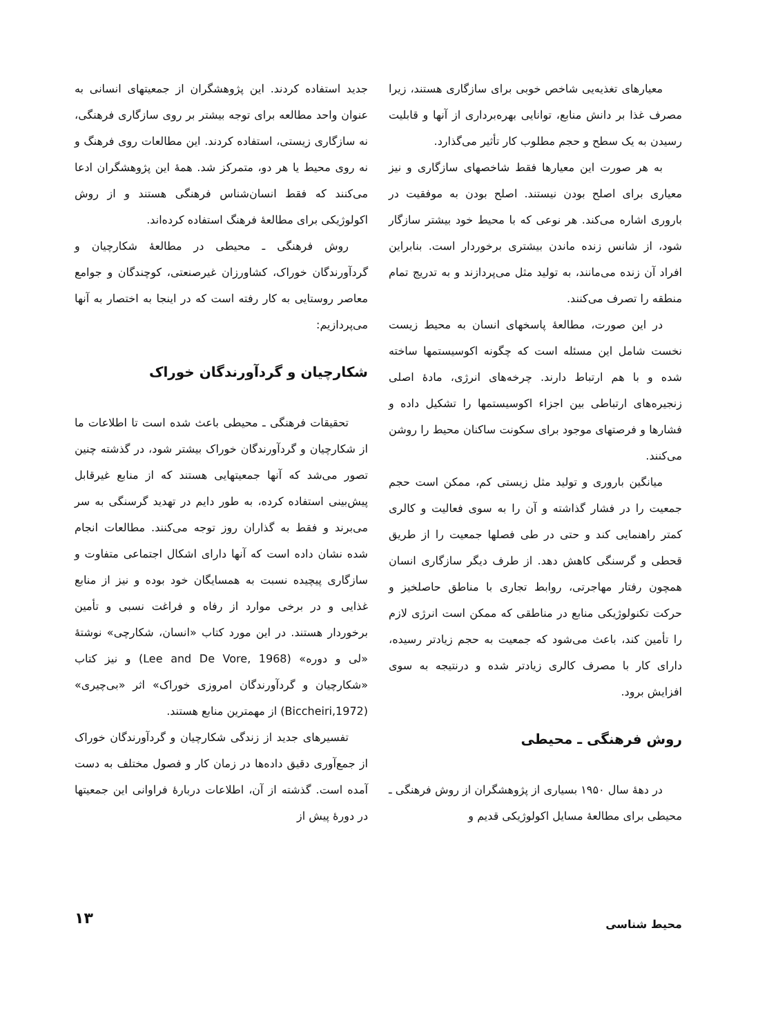معیارهای تغذیه‌یی شاخص خوبی برای سازگاری هستند، زیرا مصرف غذا بر دانش منابع، توانایی بهره‌برداری از آنها و قابلیت رسیدن به یک سطح و حجم مطلوب کار تأثیر می‌گذارد.
به هر صورت این معیارها فقط شاخصهای سازگاری و نیز معیاری برای اصلح بودن نیستند. اصلح بودن به موفقیت در باروری اشاره می‌کند. هر نوعی که با محیط خود بیشتر سازگار شود، از شانس زنده ماندن بیشتری برخوردار است. بنابراین افراد آن زنده می‌مانند، به تولید مثل می‌پردازند و به تدریج تمام منطقه را تصرف می‌کنند.
در این صورت، مطالعهٔ پاسخهای انسان به محیط زیست نخست شامل این مسئله است که چگونه اکوسیستمها ساخته شده و با هم ارتباط دارند. چرخه‌های انرژی، مادهٔ اصلی زنجیره‌های ارتباطی بین اجزاء اکوسیستمها را تشکیل داده و فشارها و فرصتهای موجود برای سکونت ساکنان محیط را روشن می‌کنند.
میانگین باروری و تولید مثل زیستی کم، ممکن است حجم جمعیت را در فشار گذاشته و آن را به سوی فعالیت و کالری کمتر راهنمایی کند و حتی در طی فصلها جمعیت را از طریق قحطی و گرسنگی کاهش دهد. از طرف دیگر سازگاری انسان همچون رفتار مهاجرتی، روابط تجاری با مناطق حاصلخیز و حرکت تکنولوژیکی منابع در مناطقی که ممکن است انرژی لازم را تأمین کند، باعث می‌شود که جمعیت به حجم زیادتر رسیده، دارای کار با مصرف کالری زیادتر شده و درنتیجه به سوی افزایش برود.
روش فرهنگی ـ محیطی
در دهۀ سال ۱۹۵۰ بسیاری از پژوهشگران از روش فرهنگی ـ محیطی برای مطالعهٔ مسایل اکولوژیکی قدیم و
جدید استفاده کردند. این پژوهشگران از جمعیتهای انسانی به عنوان واحد مطالعه برای توجه بیشتر بر روی سازگاری فرهنگی، نه سازگاری زیستی، استفاده کردند. این مطالعات روی فرهنگ و نه روی محیط یا هر دو، متمرکز شد. همهٔ این پژوهشگران ادعا می‌کنند که فقط انسان‌شناس فرهنگی هستند و از روش اکولوژیکی برای مطالعهٔ فرهنگ استفاده کرده‌اند.
روش فرهنگی ـ محیطی در مطالعهٔ شکارچیان و گردآورندگان خوراک، کشاورزان غیرصنعتی، کوچندگان و جوامع معاصر روستایی به کار رفته است که در اینجا به اختصار به آنها می‌پردازیم:
شکارچیان و گردآورندگان خوراک
تحقیقات فرهنگی ـ محیطی باعث شده است تا اطلاعات ما از شکارچیان و گردآورندگان خوراک بیشتر شود، در گذشته چنین تصور می‌شد که آنها جمعیتهایی هستند که از منابع غیرقابل پیش‌بینی استفاده کرده، به طور دایم در تهدید گرسنگی به سر می‌برند و فقط به گذاران روز توجه می‌کنند. مطالعات انجام شده نشان داده است که آنها دارای اشکال اجتماعی متفاوت و سازگاری پیچیده نسبت به همسایگان خود بوده و نیز از منابع غذایی و در برخی موارد از رفاه و فراغت نسبی و تأمین برخوردار هستند. در این مورد کتاب «انسان، شکارچی» نوشتهٔ «لی و دوره» (Lee and De Vore, 1968) و نیز کتاب «شکارچیان و گردآورندگان امروزی خوراک» اثر «بی‌چیری» (Biccheiri,1972) از مهمترین منابع هستند.
تفسیرهای جدید از زندگی شکارچیان و گردآورندگان خوراک از جمع‌آوری دقیق داده‌ها در زمان کار و فصول مختلف به دست آمده است. گذشته از آن، اطلاعات دربارهٔ فراوانی این جمعیتها در دورهٔ پیش از
محیط شناسی ۱۳